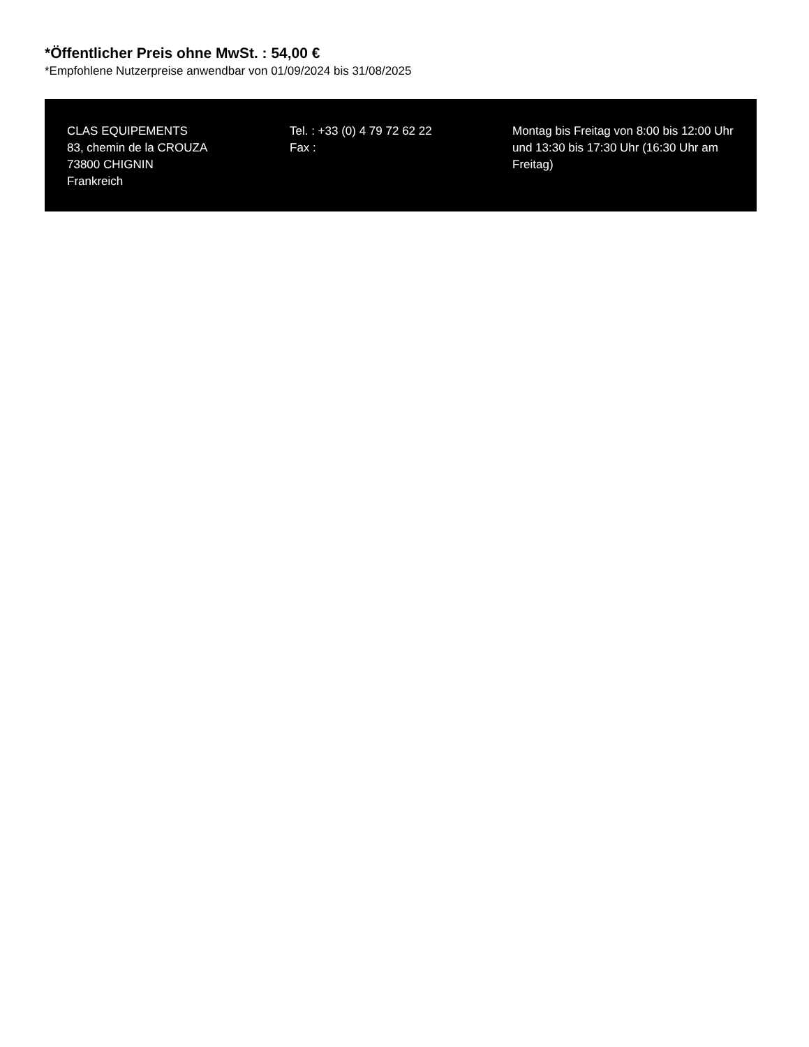*Öffentlicher Preis ohne MwSt. : 54,00 €
*Empfohlene Nutzerpreise anwendbar von 01/09/2024 bis 31/08/2025
CLAS EQUIPEMENTS
83, chemin de la CROUZA
73800 CHIGNIN
Frankreich
Tel. : +33 (0) 4 79 72 62 22
Fax :
Montag bis Freitag von 8:00 bis 12:00 Uhr und 13:30 bis 17:30 Uhr (16:30 Uhr am Freitag)